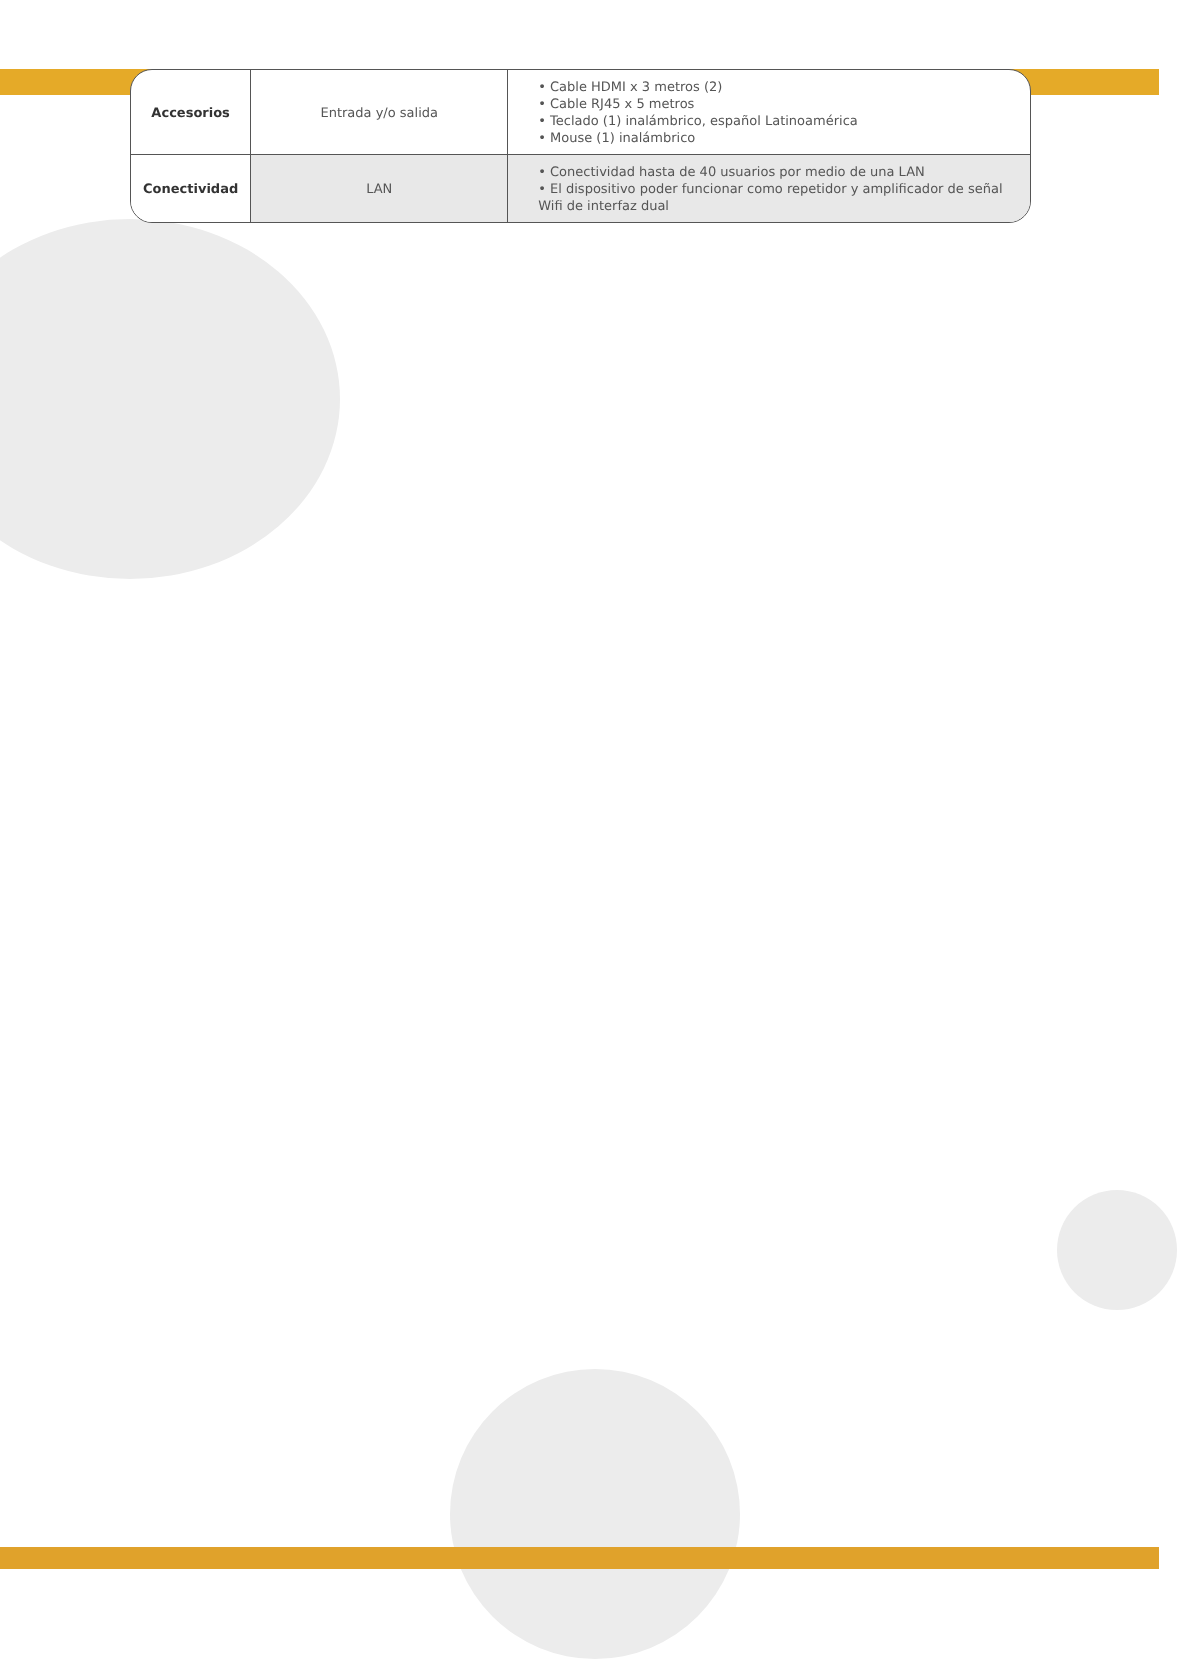| Accesorios | Entrada y/o salida | • Cable HDMI x 3 metros (2) • Cable RJ45 x 5 metros • Teclado (1) inalámbrico, español Latinoamérica • Mouse (1) inalámbrico |
| Conectividad | LAN | • Conectividad hasta de 40 usuarios por medio de una LAN • El dispositivo poder funcionar como repetidor y amplificador de señal Wifi de interfaz dual |